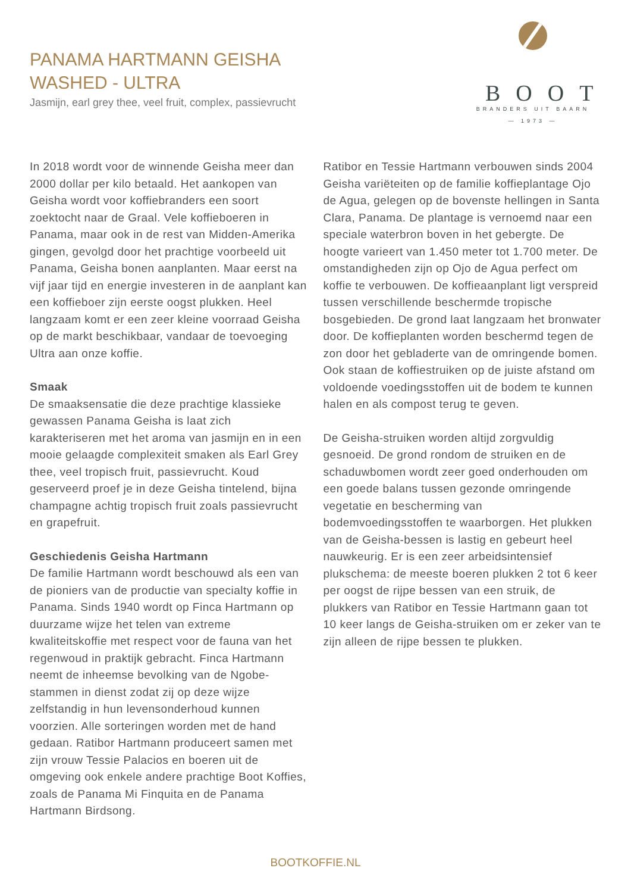PANAMA HARTMANN GEISHA
WASHED - ULTRA
Jasmijn, earl grey thee, veel fruit, complex, passievrucht
BOOT
BRANDERS UIT BAARN
— 1973 —
In 2018 wordt voor de winnende Geisha meer dan 2000 dollar per kilo betaald. Het aankopen van Geisha wordt voor koffiebranders een soort zoektocht naar de Graal. Vele koffieboeren in Panama, maar ook in de rest van Midden-Amerika gingen, gevolgd door het prachtige voorbeeld uit Panama, Geisha bonen aanplanten. Maar eerst na vijf jaar tijd en energie investeren in de aanplant kan een koffieboer zijn eerste oogst plukken. Heel langzaam komt er een zeer kleine voorraad Geisha op de markt beschikbaar, vandaar de toevoeging Ultra aan onze koffie.
Smaak
De smaaksensatie die deze prachtige klassieke gewassen Panama Geisha is laat zich karakteriseren met het aroma van jasmijn en in een mooie gelaagde complexiteit smaken als Earl Grey thee, veel tropisch fruit, passievrucht. Koud geserveerd proef je in deze Geisha tintelend, bijna champagne achtig tropisch fruit zoals passievrucht en grapefruit.
Geschiedenis Geisha Hartmann
De familie Hartmann wordt beschouwd als een van de pioniers van de productie van specialty koffie in Panama. Sinds 1940 wordt op Finca Hartmann op duurzame wijze het telen van extreme kwaliteitskoffie met respect voor de fauna van het regenwoud in praktijk gebracht. Finca Hartmann neemt de inheemse bevolking van de Ngobe-stammen in dienst zodat zij op deze wijze zelfstandig in hun levensonderhoud kunnen voorzien. Alle sorteringen worden met de hand gedaan. Ratibor Hartmann produceert samen met zijn vrouw Tessie Palacios en boeren uit de omgeving ook enkele andere prachtige Boot Koffies, zoals de Panama Mi Finquita en de Panama Hartmann Birdsong.
Ratibor en Tessie Hartmann verbouwen sinds 2004 Geisha variëteiten op de familie koffieplantage Ojo de Agua, gelegen op de bovenste hellingen in Santa Clara, Panama. De plantage is vernoemd naar een speciale waterbron boven in het gebergte. De hoogte varieert van 1.450 meter tot 1.700 meter. De omstandigheden zijn op Ojo de Agua perfect om koffie te verbouwen. De koffieaanplant ligt verspreid tussen verschillende beschermde tropische bosgebieden. De grond laat langzaam het bronwater door. De koffieplanten worden beschermd tegen de zon door het gebladerte van de omringende bomen. Ook staan de koffiestruiken op de juiste afstand om voldoende voedingsstoffen uit de bodem te kunnen halen en als compost terug te geven.
De Geisha-struiken worden altijd zorgvuldig gesnoeid. De grond rondom de struiken en de schaduwbomen wordt zeer goed onderhouden om een goede balans tussen gezonde omringende vegetatie en bescherming van bodemvoedingsstoffen te waarborgen. Het plukken van de Geisha-bessen is lastig en gebeurt heel nauwkeurig. Er is een zeer arbeidsintensief plukschema: de meeste boeren plukken 2 tot 6 keer per oogst de rijpe bessen van een struik, de plukkers van Ratibor en Tessie Hartmann gaan tot 10 keer langs de Geisha-struiken om er zeker van te zijn alleen de rijpe bessen te plukken.
BOOTKOFFIE.NL